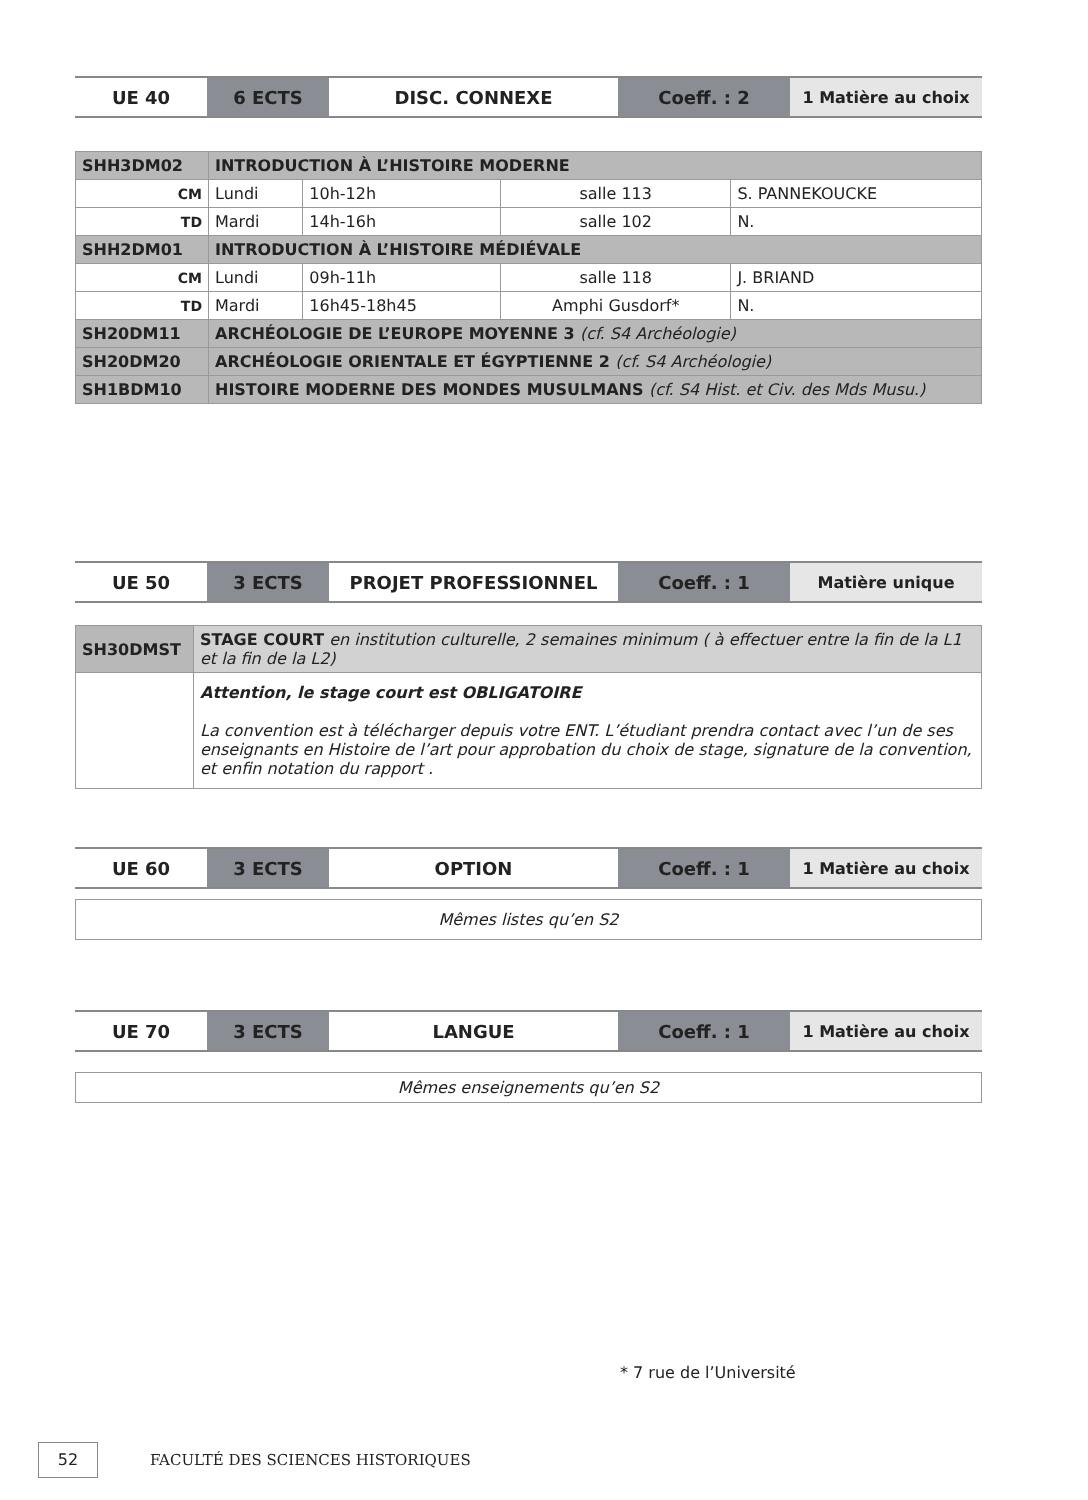| UE 40 | 6 ECTS | DISC. CONNEXE | Coeff. : 2 | 1 Matière au choix |
| SHH3DM02 | INTRODUCTION À L’HISTOIRE MODERNE | | | |
| CM | Lundi | 10h-12h | salle 113 | S. PANNEKOUCKE |
| TD | Mardi | 14h-16h | salle 102 | N. |
| SHH2DM01 | INTRODUCTION À L’HISTOIRE MÉDIÉVALE | | | |
| CM | Lundi | 09h-11h | salle 118 | J. BRIAND |
| TD | Mardi | 16h45-18h45 | Amphi Gusdorf* | N. |
| SH20DM11 | ARCHÉOLOGIE DE L’EUROPE MOYENNE 3 (cf. S4 Archéologie) | | | |
| SH20DM20 | ARCHÉOLOGIE ORIENTALE ET ÉGYPTIENNE 2 (cf. S4 Archéologie) | | | |
| SH1BDM10 | HISTOIRE MODERNE DES MONDES MUSULMANS (cf. S4 Hist. et Civ. des Mds Musu.) | | | |
| UE 50 | 3 ECTS | PROJET PROFESSIONNEL | Coeff. : 1 | Matière unique |
| SH30DMST | STAGE COURT en institution culturelle, 2 semaines minimum ( à effectuer entre la fin de la L1 et la fin de la L2) |
| | Attention, le stage court est OBLIGATOIRE La convention est à télécharger depuis votre ENT. L’étudiant prendra contact avec l’un de ses enseignants en Histoire de l’art pour approbation du choix de stage, signature de la convention, et enfin notation du rapport . |
| UE 60 | 3 ECTS | OPTION | Coeff. : 1 | 1 Matière au choix |
Mêmes listes qu’en S2
| UE 70 | 3 ECTS | LANGUE | Coeff. : 1 | 1 Matière au choix |
Mêmes enseignements qu’en S2
* 7 rue de l’Université
52
FACULTÉ DES SCIENCES HISTORIQUES